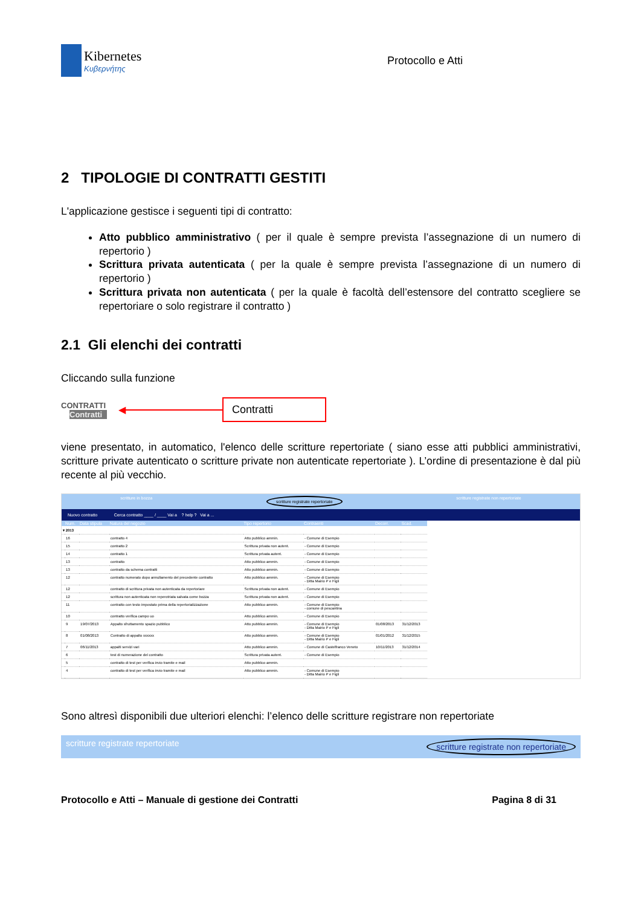Kibernetes
Κυβερνήτης
Protocollo e Atti
2 TIPOLOGIE DI CONTRATTI GESTITI
L'applicazione gestisce i seguenti tipi di contratto:
Atto pubblico amministrativo ( per il quale è sempre prevista l’assegnazione di un numero di repertorio )
Scrittura privata autenticata ( per la quale è sempre prevista l’assegnazione di un numero di repertorio )
Scrittura privata non autenticata ( per la quale è facoltà dell’estensore del contratto scegliere se repertoriare o solo registrare il contratto )
2.1 Gli elenchi dei contratti
Cliccando sulla funzione
CONTRATTI
Contratti
◀
Contratti
viene presentato, in automatico, l'elenco delle scritture repertoriate ( siano esse atti pubblici amministrativi, scritture private autenticato o scritture private non autenticate repertoriate ). L’ordine di presentazione è dal più recente al più vecchio.
scritture in bozza scritture registrate repertoriate scritture registrate non repertoriate
Nuovo contratto Cerca contratto ____ / ____ Vai a ? help ? Vai a ...
| | Num. | Data stipula | Natura del negozio | Tipo repertorio | Contraenti | Decorr. | Scad. |
| --- | --- | --- | --- | --- | --- | --- | --- |
| ▾ 2013 | | | | | | | |
| | 16 | | contratto 4 | Atto pubblico ammin. | - Comune di Esempio | | |
| | 15 | | contratto 2 | Scrittura privata non autent. | - Comune di Esempio | | |
| | 14 | | contratto 1 | Scrittura privata autent. | - Comune di Esempio | | |
| | 13 | | contratto | Atto pubblico ammin. | - Comune di Esempio | | |
| | 13 | | contratto da schema contratti | Atto pubblico ammin. | - Comune di Esempio | | |
| | 12 | | contratto numerato dopo annullamento del precedente contratto | Atto pubblico ammin. | - Comune di Esempio - Ditta Mairio P e Figli | | |
| | 12 | | contratto di scrittura privata non autenticata da repertoriare | Scrittura privata non autent. | - Comune di Esempio | | |
| | 12 | | scrittura non autenticata non reperotriata salvata come bozza | Scrittura privata non autent. | - Comune di Esempio | | |
| | 11 | | contratto con testo impostato prima della repertorializzazione | Atto pubblico ammin. | - Comune di Esempio - comune di pescantina | | |
| | 10 | | contratto verifica campo uo | Atto pubblico ammin. | - Comune di Esempio | | |
| | 9 | 19/07/2013 | Appalto sfruttamento spazio pubblico | Atto pubblico ammin. | - Comune di Esempio - Ditta Mairio P e Figli | 01/08/2013 | 31/12/2013 |
| | 8 | 01/08/2013 | Contratto di appalto xxxxxx | Atto pubblico ammin. | - Comune di Esempio - Ditta Mairio P e Figli | 01/01/2012 | 31/12/2015 |
| | 7 | 06/11/2013 | appalti servizi vari | Atto pubblico ammin. | - Comune di Castelfranco Veneto | 10/11/2013 | 31/12/2014 |
| | 6 | | test di numerazione del contratto | Scrittura privata autent. | - Comune di Esempio | | |
| | 5 | | contratto di test per verifica invio tramite e mail | Atto pubblico ammin. | | | |
| | 4 | | contratto di test per verifica invio tramite e mail | Atto pubblico ammin. | - Comune di Esempio - Ditta Mairio P e Figli | | |
Sono altresì disponibili due ulteriori elenchi: l’elenco delle scritture registrare non repertoriate
scritture registrate repertoriate scritture registrate non repertoriate
Protocollo e Atti – Manuale di gestione dei Contratti Pagina 8 di 31